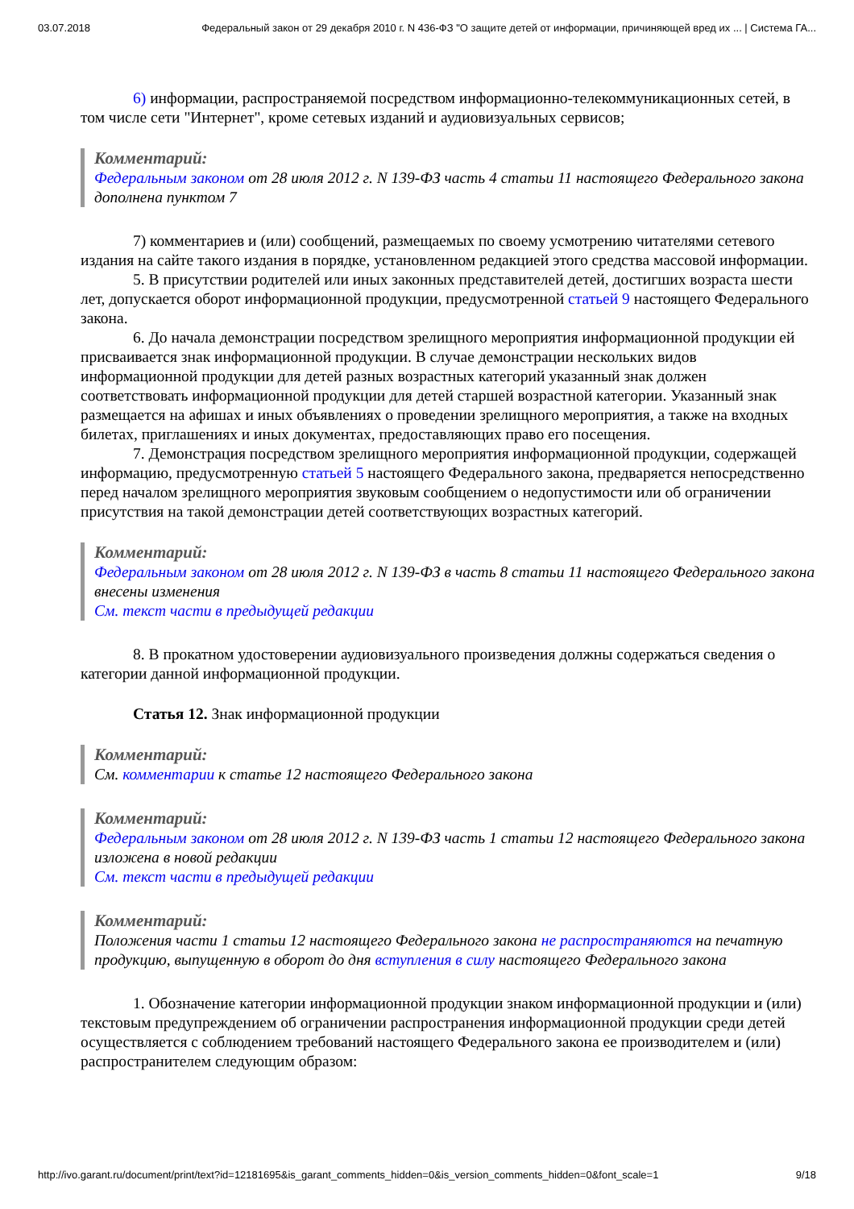03.07.2018 Федеральный закон от 29 декабря 2010 г. N 436-ФЗ "О защите детей от информации, причиняющей вред их ... | Система ГА...
6) информации, распространяемой посредством информационно-телекоммуникационных сетей, в том числе сети "Интернет", кроме сетевых изданий и аудиовизуальных сервисов;
Комментарий:
Федеральным законом от 28 июля 2012 г. N 139-ФЗ часть 4 статьи 11 настоящего Федерального закона дополнена пунктом 7
7) комментариев и (или) сообщений, размещаемых по своему усмотрению читателями сетевого издания на сайте такого издания в порядке, установленном редакцией этого средства массовой информации.
5. В присутствии родителей или иных законных представителей детей, достигших возраста шести лет, допускается оборот информационной продукции, предусмотренной статьей 9 настоящего Федерального закона.
6. До начала демонстрации посредством зрелищного мероприятия информационной продукции ей присваивается знак информационной продукции. В случае демонстрации нескольких видов информационной продукции для детей разных возрастных категорий указанный знак должен соответствовать информационной продукции для детей старшей возрастной категории. Указанный знак размещается на афишах и иных объявлениях о проведении зрелищного мероприятия, а также на входных билетах, приглашениях и иных документах, предоставляющих право его посещения.
7. Демонстрация посредством зрелищного мероприятия информационной продукции, содержащей информацию, предусмотренную статьей 5 настоящего Федерального закона, предваряется непосредственно перед началом зрелищного мероприятия звуковым сообщением о недопустимости или об ограничении присутствия на такой демонстрации детей соответствующих возрастных категорий.
Комментарий:
Федеральным законом от 28 июля 2012 г. N 139-ФЗ в часть 8 статьи 11 настоящего Федерального закона внесены изменения
См. текст части в предыдущей редакции
8. В прокатном удостоверении аудиовизуального произведения должны содержаться сведения о категории данной информационной продукции.
Статья 12. Знак информационной продукции
Комментарий:
См. комментарии к статье 12 настоящего Федерального закона
Комментарий:
Федеральным законом от 28 июля 2012 г. N 139-ФЗ часть 1 статьи 12 настоящего Федерального закона изложена в новой редакции
См. текст части в предыдущей редакции
Комментарий:
Положения части 1 статьи 12 настоящего Федерального закона не распространяются на печатную продукцию, выпущенную в оборот до дня вступления в силу настоящего Федерального закона
1. Обозначение категории информационной продукции знаком информационной продукции и (или) текстовым предупреждением об ограничении распространения информационной продукции среди детей осуществляется с соблюдением требований настоящего Федерального закона ее производителем и (или) распространителем следующим образом:
http://ivo.garant.ru/document/print/text?id=12181695&is_garant_comments_hidden=0&is_version_comments_hidden=0&font_scale=1 9/18